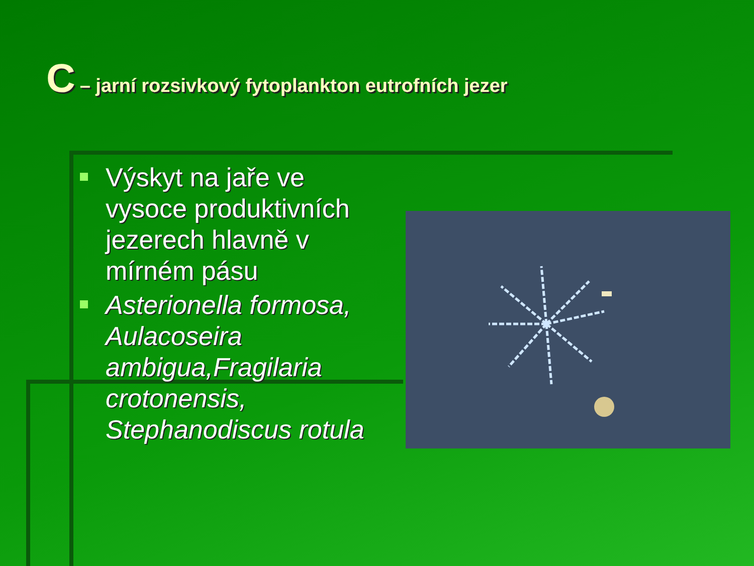C – jarní rozsivkový fytoplankton eutrofních jezer
Výskyt na jaře ve vysoce produktivních jezerech hlavně v mírném pásu
Asterionella formosa, Aulacoseira ambigua,Fragilaria crotonensis, Stephanodiscus rotula